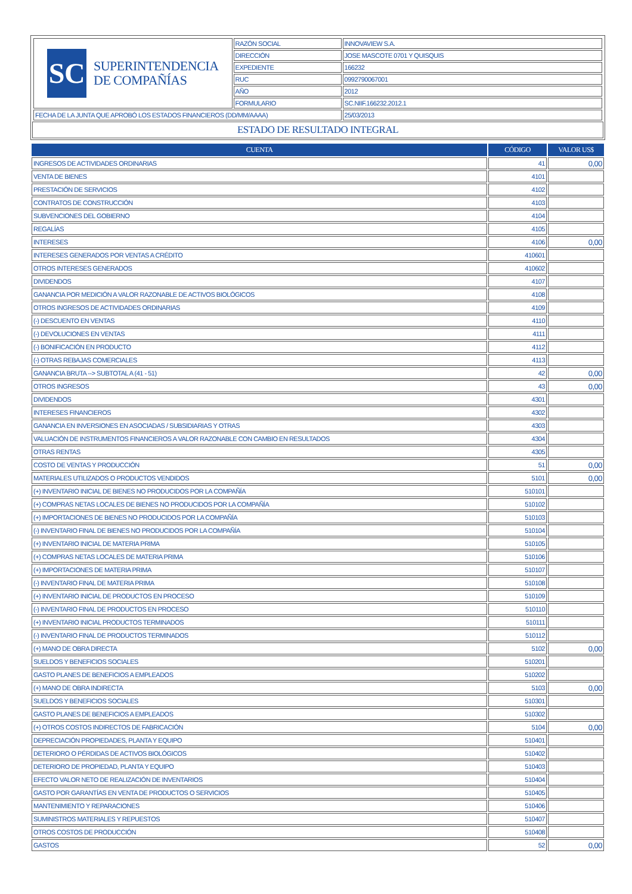| SC SUPERINTENDENCIA DE COMPAÑÍAS | RAZÓN SOCIAL | INNOVAVIEW S.A. |
| | DIRECCIÓN | JOSE MASCOTE 0701 Y QUISQUIS |
| | EXPEDIENTE | 166232 |
| | RUC | 0992790067001 |
| | AÑO | 2012 |
| | FORMULARIO | SC.NIIF.166232.2012.1 |
| FECHA DE LA JUNTA QUE APROBÓ LOS ESTADOS FINANCIEROS (DD/MM/AAAA) | | 25/03/2013 |
ESTADO DE RESULTADO INTEGRAL
| CUENTA | CÓDIGO | VALOR US$ |
| --- | --- | --- |
| INGRESOS DE ACTIVIDADES ORDINARIAS | 41 | 0,00 |
| VENTA DE BIENES | 4101 | |
| PRESTACIÓN DE SERVICIOS | 4102 | |
| CONTRATOS DE CONSTRUCCIÓN | 4103 | |
| SUBVENCIONES DEL GOBIERNO | 4104 | |
| REGALÍAS | 4105 | |
| INTERESES | 4106 | 0,00 |
| INTERESES GENERADOS POR VENTAS A CRÉDITO | 410601 | |
| OTROS INTERESES GENERADOS | 410602 | |
| DIVIDENDOS | 4107 | |
| GANANCIA POR MEDICIÓN A VALOR RAZONABLE DE ACTIVOS BIOLÓGICOS | 4108 | |
| OTROS INGRESOS DE ACTIVIDADES ORDINARIAS | 4109 | |
| (-) DESCUENTO EN VENTAS | 4110 | |
| (-) DEVOLUCIONES EN VENTAS | 4111 | |
| (-) BONIFICACIÓN EN PRODUCTO | 4112 | |
| (-) OTRAS REBAJAS COMERCIALES | 4113 | |
| GANANCIA BRUTA --> SUBTOTAL A (41 - 51) | 42 | 0,00 |
| OTROS INGRESOS | 43 | 0,00 |
| DIVIDENDOS | 4301 | |
| INTERESES FINANCIEROS | 4302 | |
| GANANCIA EN INVERSIONES EN ASOCIADAS / SUBSIDIARIAS Y OTRAS | 4303 | |
| VALUACIÓN DE INSTRUMENTOS FINANCIEROS A VALOR RAZONABLE CON CAMBIO EN RESULTADOS | 4304 | |
| OTRAS RENTAS | 4305 | |
| COSTO DE VENTAS Y PRODUCCIÓN | 51 | 0,00 |
| MATERIALES UTILIZADOS O PRODUCTOS VENDIDOS | 5101 | 0,00 |
| (+) INVENTARIO INICIAL DE BIENES NO PRODUCIDOS POR LA COMPAÑÍA | 510101 | |
| (+) COMPRAS NETAS LOCALES DE BIENES NO PRODUCIDOS POR LA COMPAÑÍA | 510102 | |
| (+) IMPORTACIONES DE BIENES NO PRODUCIDOS POR LA COMPAÑÍA | 510103 | |
| (-) INVENTARIO FINAL DE BIENES NO PRODUCIDOS POR LA COMPAÑÍA | 510104 | |
| (+) INVENTARIO INICIAL DE MATERIA PRIMA | 510105 | |
| (+) COMPRAS NETAS LOCALES DE MATERIA PRIMA | 510106 | |
| (+) IMPORTACIONES DE MATERIA PRIMA | 510107 | |
| (-) INVENTARIO FINAL DE MATERIA PRIMA | 510108 | |
| (+) INVENTARIO INICIAL DE PRODUCTOS EN PROCESO | 510109 | |
| (-) INVENTARIO FINAL DE PRODUCTOS EN PROCESO | 510110 | |
| (+) INVENTARIO INICIAL PRODUCTOS TERMINADOS | 510111 | |
| (-) INVENTARIO FINAL DE PRODUCTOS TERMINADOS | 510112 | |
| (+) MANO DE OBRA DIRECTA | 5102 | 0,00 |
| SUELDOS Y BENEFICIOS SOCIALES | 510201 | |
| GASTO PLANES DE BENEFICIOS A EMPLEADOS | 510202 | |
| (+) MANO DE OBRA INDIRECTA | 5103 | 0,00 |
| SUELDOS Y BENEFICIOS SOCIALES | 510301 | |
| GASTO PLANES DE BENEFICIOS A EMPLEADOS | 510302 | |
| (+) OTROS COSTOS INDIRECTOS DE FABRICACIÓN | 5104 | 0,00 |
| DEPRECIACIÓN PROPIEDADES, PLANTA Y EQUIPO | 510401 | |
| DETERIORO O PÉRDIDAS DE ACTIVOS BIOLÓGICOS | 510402 | |
| DETERIORO DE PROPIEDAD, PLANTA Y EQUIPO | 510403 | |
| EFECTO VALOR NETO DE REALIZACIÓN DE INVENTARIOS | 510404 | |
| GASTO POR GARANTÍAS EN VENTA DE PRODUCTOS O SERVICIOS | 510405 | |
| MANTENIMIENTO Y REPARACIONES | 510406 | |
| SUMINISTROS MATERIALES Y REPUESTOS | 510407 | |
| OTROS COSTOS DE PRODUCCIÓN | 510408 | |
| GASTOS | 52 | 0,00 |